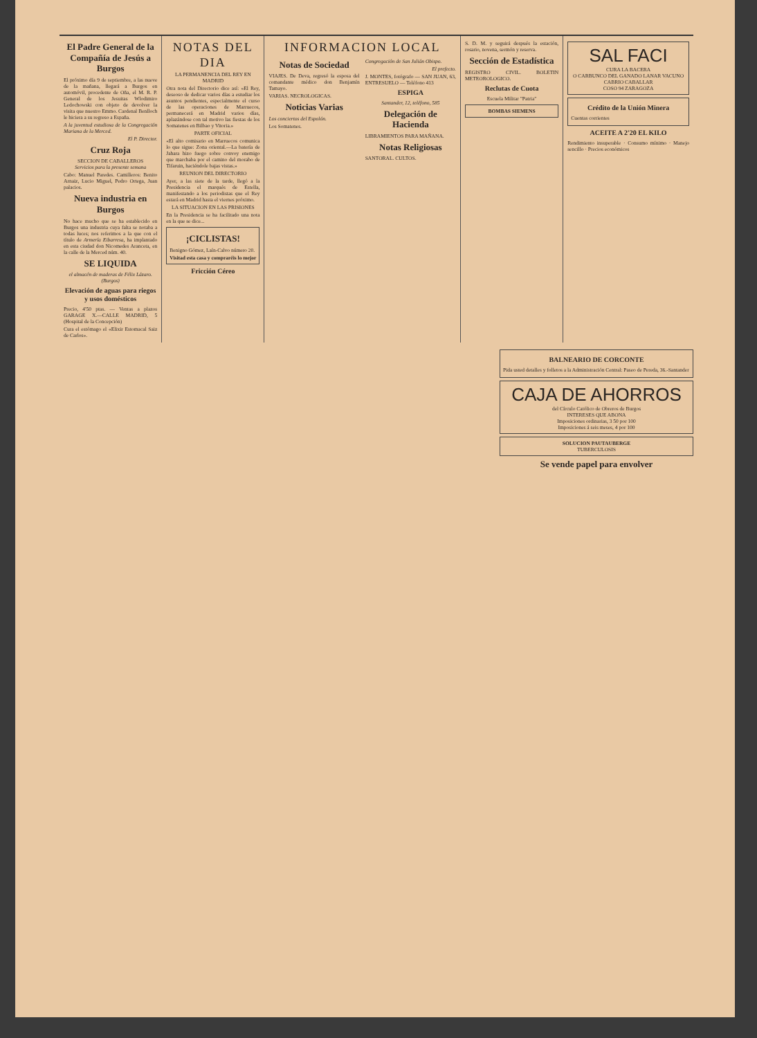El Padre General de la Compañía de Jesús a Burgos
El próximo día 9 de septiembre, a las nueve de la mañana, llegará a Burgos en automóvil, procedente de Oña, el M. R. P. General de los Jesuitas Wlodimiro Ledochowski con objeto de devolver la visita que nuestro Emmo. Cardenal Benlloch le hiciera a su regreso a España.
A la juventud estudiosa de la Congregación Mariana de la Merced.
El P. Director.
Cruz Roja
SECCION DE CABALLEROS
Servicios para la presente semana
Cabo: Manuel Paredes. Camilleros: Benito Arnaiz, Lucio Miguel, Pedro Ortega, Juan palacios.
Nueva industria en Burgos
No hace mucho que se ha establecido en Burgos una industria cuya falta se notaba a todas luces; nos referimos a la que con el título de Armería Eibarresa, ha implantado en esta ciudad don Nicomedes Aranceta, en la calle de la Merced núm. 40.
SE LIQUIDA
el almacén de maderas de Félix Lázaro. (Burgos)
Elevación de aguas para riegos y usos domésticos
Precio, 4'50 ptas. — Ventas a plazos GARAGE X.—CALLE MADRID, 5 (Hospital de la Concepción)
Cura el estómago el «Elixir Estomacal Saiz de Carlos».
NOTAS DEL DIA
LA PERMANENCIA DEL REY EN MADRID
Otra nota del Directorio dice así: «El Rey, deseoso de dedicar varios días a estudiar los asuntos pendientes, especialmente el curso de las operaciones de Marruecos, permanecerá en Madrid varios días, aplazándose con tal motivo las fiestas de los Somatenes en Bilbao y Vitoria.»
PARTE OFICIAL
«El alto comisario en Marruecos comunica lo que sigue: Zona oriental.—La batería de Jahara hizo fuego sobre convoy enemigo que marchaba por el camino del morabo de Tifaruin, haciéndole bajas vistas.»
REUNION DEL DIRECTORIO
Ayer, a las siete de la tarde, llegó a la Presidencia el marqués de Estella, manifestando a los periodistas que el Rey estará en Madrid hasta el viernes próximo.
LA SITUACION EN LAS PRISIONES
En la Presidencia se ha facilitado una nota en la que se dice...
¡CICLISTAS!
Benigno Gómez, Laín-Calvo número 20.
Visitad esta casa y compraréis lo mejor
Fricción Céreo
INFORMACION LOCAL
Notas de Sociedad
VIAJES. De Deva, regresó la esposa del comandante médico don Benjamín Tamayo.
VARIAS. NECROLOGICAS.
Noticias Varias
Los conciertos del Espolón.
Los Somatenes.
Congregación de San Julián Obispo.
El prefecto.
J. MONTES, fotógrafo — SAN JUAN, 63, ENTRESUELO — Teléfono 413
ESPIGA
Santander, 12, teléfono, 585
Delegación de Hacienda
LIBRAMIENTOS PARA MAÑANA.
Notas Religiosas
SANTORAL. CULTOS.
S. D. M. y seguirá después la estación, rosario, novena, sermón y reserva.
Sección de Estadística
REGISTRO CIVIL. BOLETIN METEOROLOGICO.
Reclutas de Cuota
Escuela Militar "Patria"
BOMBAS SIEMENS
SAL FACI
CURA LA BACERA
O CARBUNCO DEL GANADO LANAR VACUNO CABRIO CABALLAR
COSO 94 ZARAGOZA
Crédito de la Unión Minera
Cuentas corrientes
ACEITE A 2'20 EL KILO
Rendimiento insuperable · Consumo mínimo · Manejo sencillo · Precios económicos
BALNEARIO DE CORCONTE
Pida usted detalles y folletos a la Administración Central: Paseo de Pereda, 36.-Santander
CAJA DE AHORROS
del Círculo Católico de Obreros de Burgos
INTERESES QUE ABONA
Imposiciones ordinarias, 3 50 por 100
Imposiciones á seis meses, 4 por 100
SOLUCION PAUTAUBERGE
TUBERCULOSIS
Se vende papel para envolver